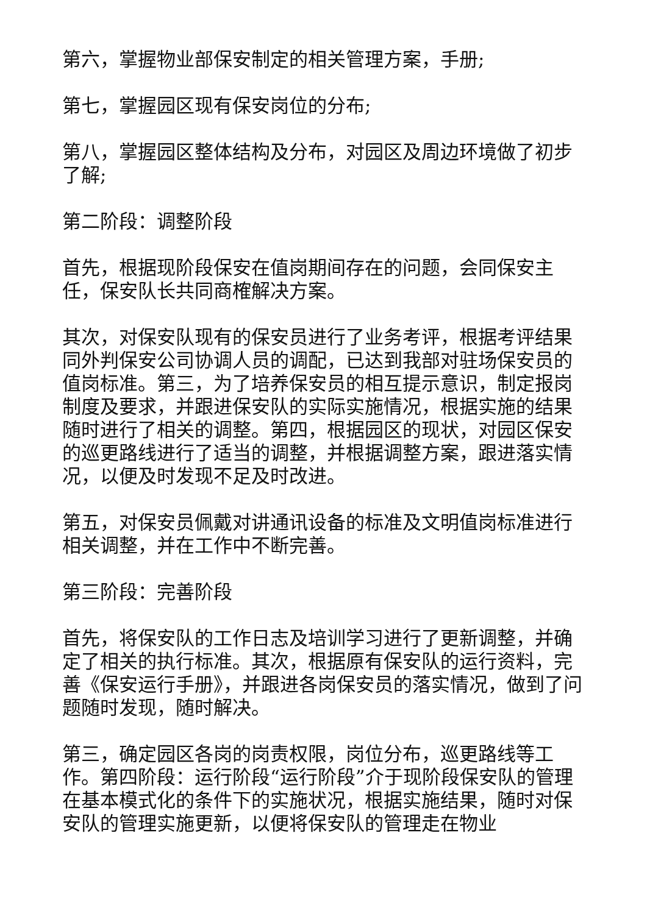第六，掌握物业部保安制定的相关管理方案，手册;
第七，掌握园区现有保安岗位的分布;
第八，掌握园区整体结构及分布，对园区及周边环境做了初步了解;
第二阶段：调整阶段
首先，根据现阶段保安在值岗期间存在的问题，会同保安主任，保安队长共同商榷解决方案。
其次，对保安队现有的保安员进行了业务考评，根据考评结果同外判保安公司协调人员的调配，已达到我部对驻场保安员的值岗标准。第三，为了培养保安员的相互提示意识，制定报岗制度及要求，并跟进保安队的实际实施情况，根据实施的结果随时进行了相关的调整。第四，根据园区的现状，对园区保安的巡更路线进行了适当的调整，并根据调整方案，跟进落实情况，以便及时发现不足及时改进。
第五，对保安员佩戴对讲通讯设备的标准及文明值岗标准进行相关调整，并在工作中不断完善。
第三阶段：完善阶段
首先，将保安队的工作日志及培训学习进行了更新调整，并确定了相关的执行标准。其次，根据原有保安队的运行资料，完善《保安运行手册》，并跟进各岗保安员的落实情况，做到了问题随时发现，随时解决。
第三，确定园区各岗的岗责权限，岗位分布，巡更路线等工作。第四阶段：运行阶段“运行阶段”介于现阶段保安队的管理在基本模式化的条件下的实施状况，根据实施结果，随时对保安队的管理实施更新，以便将保安队的管理走在物业